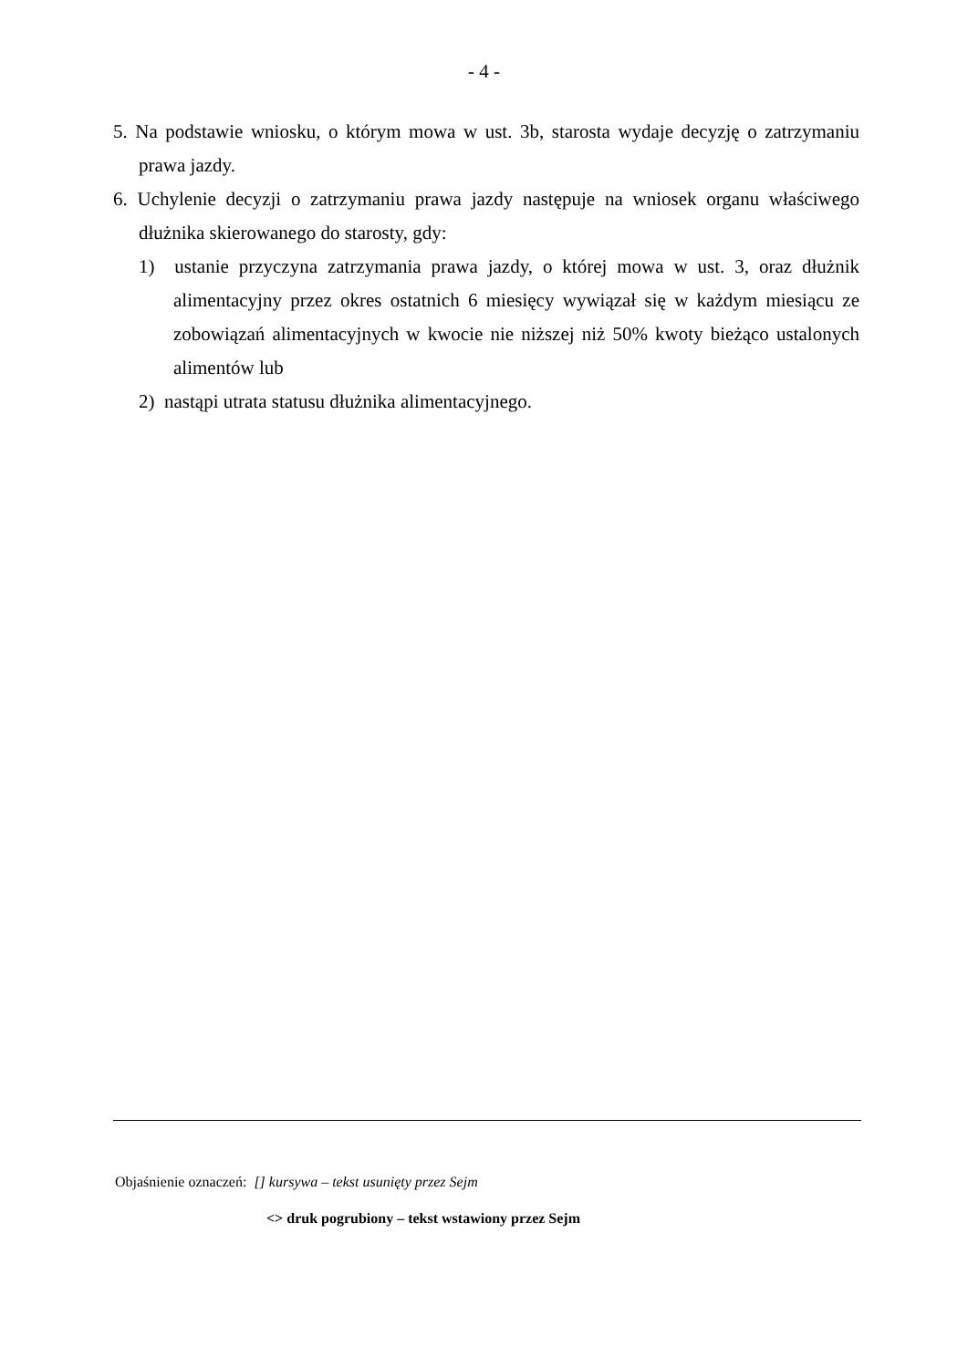- 4 -
5. Na podstawie wniosku, o którym mowa w ust. 3b, starosta wydaje decyzję o zatrzymaniu prawa jazdy.
6. Uchylenie decyzji o zatrzymaniu prawa jazdy następuje na wniosek organu właściwego dłużnika skierowanego do starosty, gdy:
1) ustanie przyczyna zatrzymania prawa jazdy, o której mowa w ust. 3, oraz dłużnik alimentacyjny przez okres ostatnich 6 miesięcy wywiązał się w każdym miesiącu ze zobowiązań alimentacyjnych w kwocie nie niższej niż 50% kwoty bieżąco ustalonych alimentów lub
2) nastąpi utrata statusu dłużnika alimentacyjnego.
Objaśnienie oznaczeń: [] kursywa – tekst usunięty przez Sejm
<> druk pogrubiony – tekst wstawiony przez Sejm